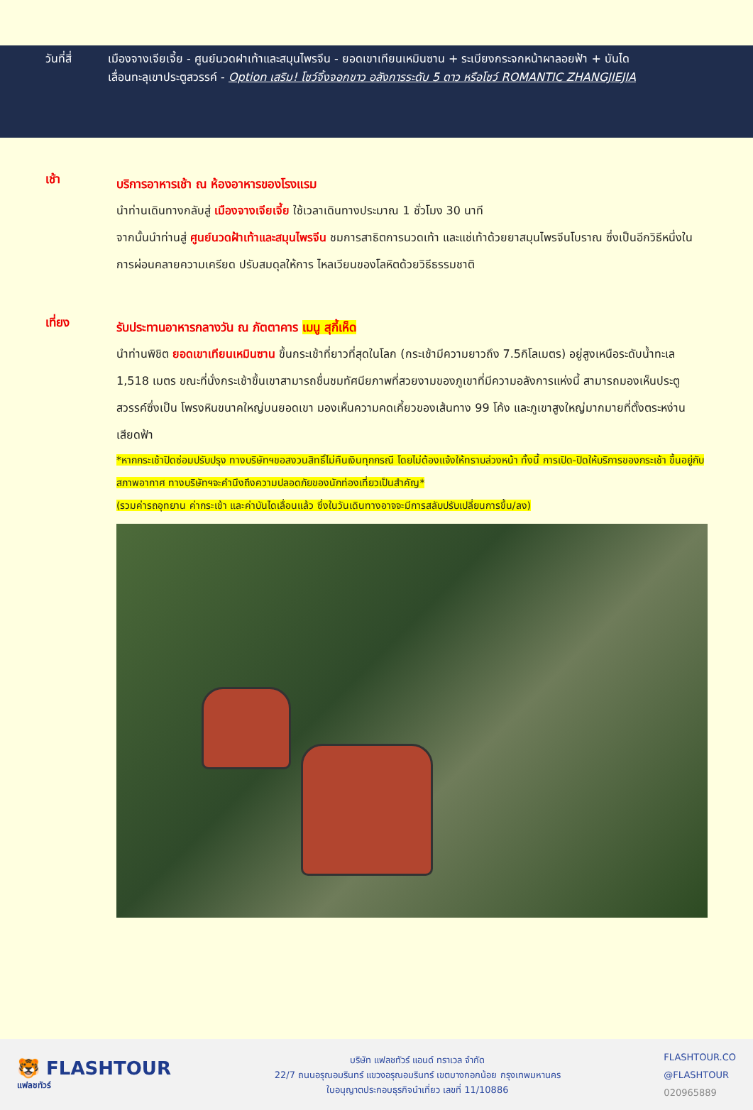วันที่สี่ เมืองจางเจียเจี้ย - ศูนย์นวดฝาเท้าและสมุนไพรจีน - ยอดเขาเทียนเหมินซาน + ระเบียงกระจกหน้าผาลอยฟ้า + บันได
เลื่อนทะลุเขาประตูสวรรค์ - Option เสริม! โชว์จิ้งจอกขาว อลังการระดับ 5 ดาว หรือโชว์ ROMANTIC ZHANGJIEJIA
เช้า
บริการอาหารเช้า ณ ห้องอาหารของโรงแรม
นำท่านเดินทางกลับสู่ เมืองจางเจียเจี้ย ใช้เวลาเดินทางประมาณ 1 ชั่วโมง 30 นาที
จากนั้นนำท่านสู่ ศูนย์นวดฝ้าเท้าและสมุนไพรจีน ชมการสาธิตการนวดเท้า และแช่เท้าด้วยยาสมุนไพรจีนโบราณ ซึ่งเป็นอีกวิธีหนึ่งในการผ่อนคลายความเครียด ปรับสมดุลให้การ ไหลเวียนของโลหิตด้วยวิธีธรรมชาติ
เที่ยง
รับประทานอาหารกลางวัน ณ ภัตตาคาร เมนู สุกี้เห็ด
นำท่านพิชิต ยอดเขาเทียนเหมินซาน ขึ้นกระเช้าที่ยาวที่สุดในโลก (กระเช้ามีความยาวถึง 7.5กิโลเมตร) อยู่สูงเหนือระดับน้ำทะเล 1,518 เมตร ขณะที่นั่งกระเช้าขึ้นเขาสามารถชื่นชมทัศนียภาพที่สวยงามของภูเขาที่มีความอลังการแห่งนี้ สามารถมองเห็นประตูสวรรค์ซึ่งเป็น โพรงหินขนาคใหญ่บนยอดเขา มองเห็นความคดเคี้ยวของเส้นทาง 99 โค้ง และภูเขาสูงใหญ่มากมายที่ตั้งตระหง่านเสียดฟ้า
*หากกระเช้าปิดซ่อมปรับปรุง ทางบริษัทฯขอสงวนสิทธิ์ไม่คืนเงินทุกกรณี โดยไม่ต้องแจ้งให้ทราบล่วงหน้า ทั้งนี้ การเปิด-ปิดให้บริการของกระเช้า ขึ้นอยู่กับสภาพอากาศ ทางบริษัทฯจะคำนึงถึงความปลอดภัยของนักท่องเที่ยวเป็นสำคัญ*
(รวมค่ารถอุทยาน ค่ากระเช้า และค่าบันไดเลื่อนแล้ว ซึ่งในวันเดินทางอาจจะมีการสลับปรับเปลี่ยนการขึ้น/ลง)
🐯 FLASHTOUR
แฟลชทัวร์
บริษัท แฟลชทัวร์ แอนด์ ทราเวล จำกัด
22/7 ถนนอรุณอมรินทร์ แขวงอรุณอมรินทร์ เขตบางกอกน้อย กรุงเทพมหานคร
ใบอนุญาตประกอบธุรกิจนำเที่ยว เลขที่ 11/10886
FLASHTOUR.CO
@FLASHTOUR
020965889